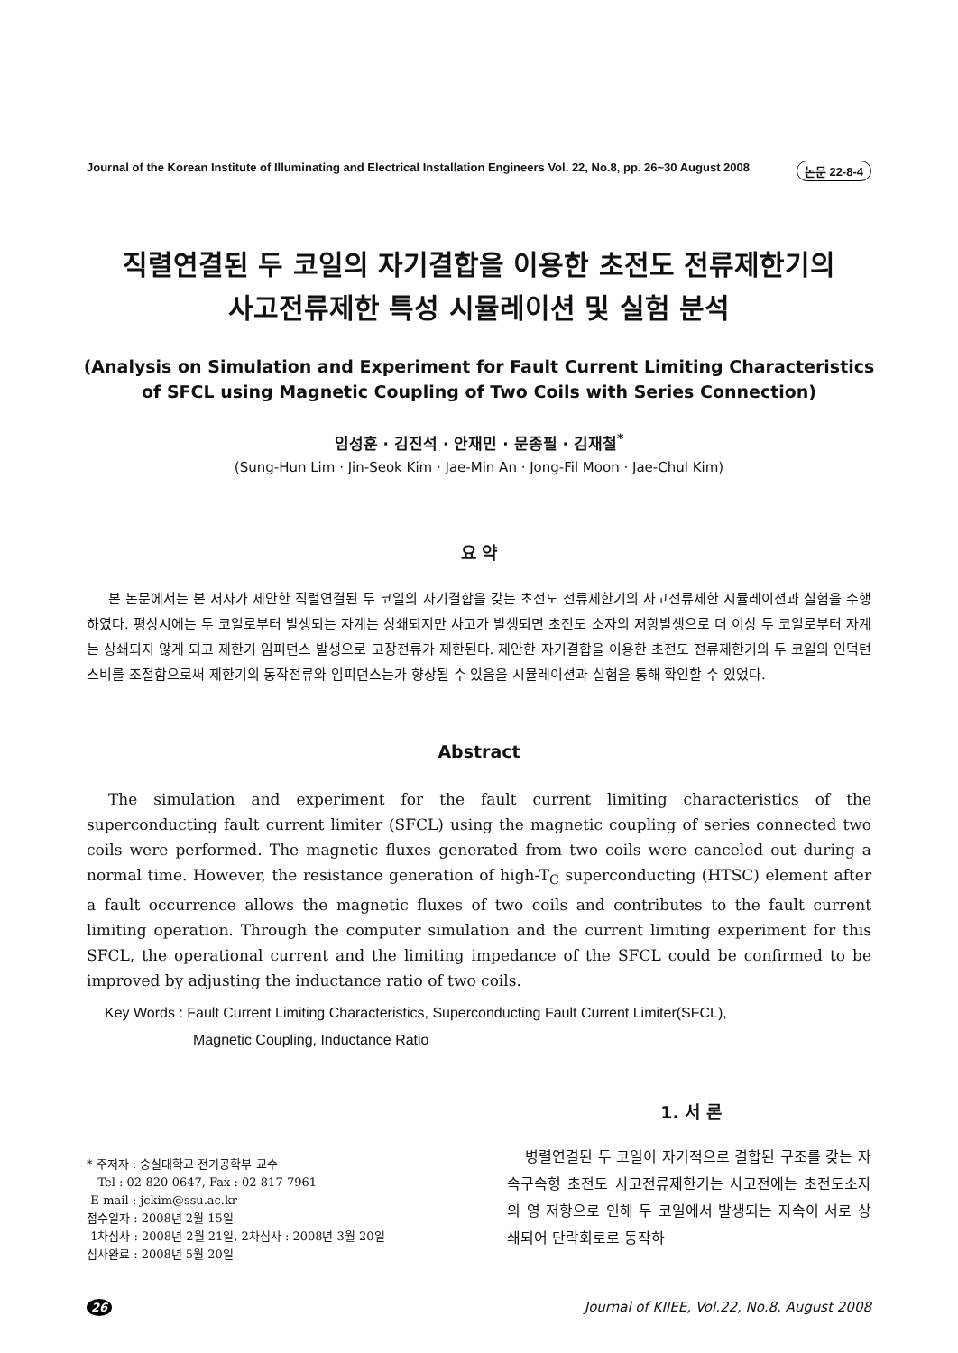Journal of the Korean Institute of Illuminating and Electrical Installation Engineers Vol. 22, No.8, pp. 26~30 August 2008 논문 22-8-4
직렬연결된 두 코일의 자기결합을 이용한 초전도 전류제한기의
사고전류제한 특성 시뮬레이션 및 실험 분석
(Analysis on Simulation and Experiment for Fault Current Limiting Characteristics of SFCL using Magnetic Coupling of Two Coils with Series Connection)
임성훈 · 김진석 · 안재민 · 문종필 · 김재철<sup>*</sup>
(Sung-Hun Lim · Jin-Seok Kim · Jae-Min An · Jong-Fil Moon · Jae-Chul Kim)
요 약
본 논문에서는 본 저자가 제안한 직렬연결된 두 코일의 자기결합을 갖는 초전도 전류제한기의 사고전류제한 시뮬레이션과 실험을 수행하였다. 평상시에는 두 코일로부터 발생되는 자계는 상쇄되지만 사고가 발생되면 초전도 소자의 저항발생으로 더 이상 두 코일로부터 자계는 상쇄되지 않게 되고 제한기 임피던스 발생으로 고장전류가 제한된다. 제안한 자기결합을 이용한 초전도 전류제한기의 두 코일의 인덕턴스비를 조절함으로써 제한기의 동작전류와 임피던스는가 향상될 수 있음을 시뮬레이션과 실험을 통해 확인할 수 있었다.
Abstract
The simulation and experiment for the fault current limiting characteristics of the superconducting fault current limiter (SFCL) using the magnetic coupling of series connected two coils were performed. The magnetic fluxes generated from two coils were canceled out during a normal time. However, the resistance generation of high-T<sub>C</sub> superconducting (HTSC) element after a fault occurrence allows the magnetic fluxes of two coils and contributes to the fault current limiting operation. Through the computer simulation and the current limiting experiment for this SFCL, the operational current and the limiting impedance of the SFCL could be confirmed to be improved by adjusting the inductance ratio of two coils.
Key Words : Fault Current Limiting Characteristics, Superconducting Fault Current Limiter(SFCL),
Magnetic Coupling, Inductance Ratio
1. 서 론
* 주저자 : 숭실대학교 전기공학부 교수
Tel : 02-820-0647, Fax : 02-817-7961
E-mail : jckim@ssu.ac.kr
접수일자 : 2008년 2월 15일
1차심사 : 2008년 2월 21일, 2차심사 : 2008년 3월 20일
심사완료 : 2008년 5월 20일
병렬연결된 두 코일이 자기적으로 결합된 구조를 갖는 자속구속형 초전도 사고전류제한기는 사고전에는 초전도소자의 영 저항으로 인해 두 코일에서 발생되는 자속이 서로 상쇄되어 단락회로로 동작하
26 Journal of KIIEE, Vol.22, No.8, August 2008